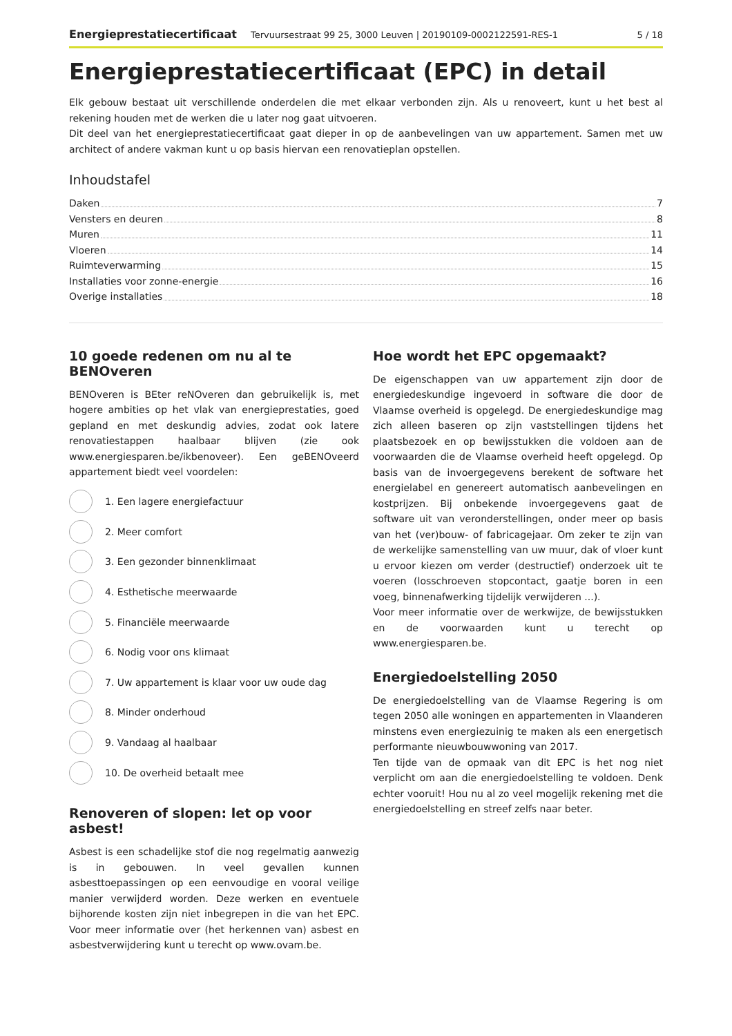Energieprestatiecertificaat Tervuursestraat 99 25, 3000 Leuven | 20190109-0002122591-RES-1 5 / 18
Energieprestatiecertificaat (EPC) in detail
Elk gebouw bestaat uit verschillende onderdelen die met elkaar verbonden zijn. Als u renoveert, kunt u het best al rekening houden met de werken die u later nog gaat uitvoeren.
Dit deel van het energieprestatiecertificaat gaat dieper in op de aanbevelingen van uw appartement. Samen met uw architect of andere vakman kunt u op basis hiervan een renovatieplan opstellen.
Inhoudstafel
Daken 7
Vensters en deuren 8
Muren 11
Vloeren 14
Ruimteverwarming 15
Installaties voor zonne-energie 16
Overige installaties 18
10 goede redenen om nu al te BENOveren
BENOveren is BEter reNOveren dan gebruikelijk is, met hogere ambities op het vlak van energieprestaties, goed gepland en met deskundig advies, zodat ook latere renovatiestappen haalbaar blijven (zie ook www.energiesparen.be/ikbenoveer). Een geBENOveerd appartement biedt veel voordelen:
1. Een lagere energiefactuur
2. Meer comfort
3. Een gezonder binnenklimaat
4. Esthetische meerwaarde
5. Financiële meerwaarde
6. Nodig voor ons klimaat
7. Uw appartement is klaar voor uw oude dag
8. Minder onderhoud
9. Vandaag al haalbaar
10. De overheid betaalt mee
Renoveren of slopen: let op voor asbest!
Asbest is een schadelijke stof die nog regelmatig aanwezig is in gebouwen. In veel gevallen kunnen asbesttoepassingen op een eenvoudige en vooral veilige manier verwijderd worden. Deze werken en eventuele bijhorende kosten zijn niet inbegrepen in die van het EPC. Voor meer informatie over (het herkennen van) asbest en asbestverwijdering kunt u terecht op www.ovam.be.
Hoe wordt het EPC opgemaakt?
De eigenschappen van uw appartement zijn door de energiedeskundige ingevoerd in software die door de Vlaamse overheid is opgelegd. De energiedeskundige mag zich alleen baseren op zijn vaststellingen tijdens het plaatsbezoek en op bewijsstukken die voldoen aan de voorwaarden die de Vlaamse overheid heeft opgelegd. Op basis van de invoergegevens berekent de software het energielabel en genereert automatisch aanbevelingen en kostprijzen. Bij onbekende invoergegevens gaat de software uit van veronderstellingen, onder meer op basis van het (ver)bouw- of fabricagejaar. Om zeker te zijn van de werkelijke samenstelling van uw muur, dak of vloer kunt u ervoor kiezen om verder (destructief) onderzoek uit te voeren (losschroeven stopcontact, gaatje boren in een voeg, binnenafwerking tijdelijk verwijderen ...).
Voor meer informatie over de werkwijze, de bewijsstukken en de voorwaarden kunt u terecht op www.energiesparen.be.
Energiedoelstelling 2050
De energiedoelstelling van de Vlaamse Regering is om tegen 2050 alle woningen en appartementen in Vlaanderen minstens even energiezuinig te maken als een energetisch performante nieuwbouwwoning van 2017.
Ten tijde van de opmaak van dit EPC is het nog niet verplicht om aan die energiedoelstelling te voldoen. Denk echter vooruit! Hou nu al zo veel mogelijk rekening met die energiedoelstelling en streef zelfs naar beter.